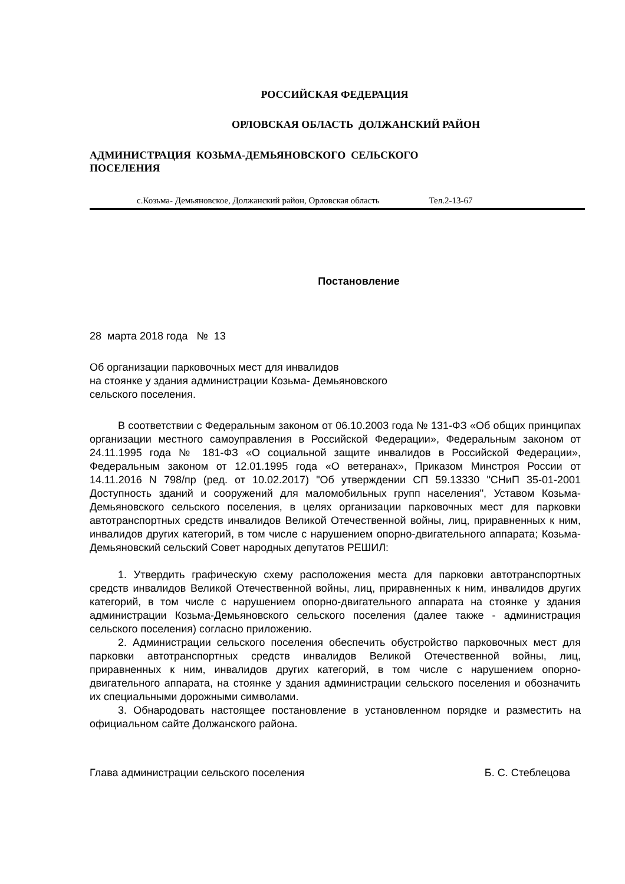РОССИЙСКАЯ ФЕДЕРАЦИЯ
ОРЛОВСКАЯ ОБЛАСТЬ ДОЛЖАНСКИЙ РАЙОН
АДМИНИСТРАЦИЯ КОЗЬМА-ДЕМЬЯНОВСКОГО СЕЛЬСКОГО
ПОСЕЛЕНИЯ
с.Козьма- Демьяновское, Должанский район, Орловская область Тел.2-13-67
Постановление
28 марта 2018 года № 13
Об организации парковочных мест для инвалидов
на стоянке у здания администрации Козьма- Демьяновского
сельского поселения.
В соответствии с Федеральным законом от 06.10.2003 года № 131-ФЗ «Об общих принципах организации местного самоуправления в Российской Федерации», Федеральным законом от 24.11.1995 года № 181-ФЗ «О социальной защите инвалидов в Российской Федерации», Федеральным законом от 12.01.1995 года «О ветеранах», Приказом Минстроя России от 14.11.2016 N 798/пр (ред. от 10.02.2017) "Об утверждении СП 59.13330 "СНиП 35-01-2001 Доступность зданий и сооружений для маломобильных групп населения", Уставом Козьма- Демьяновского сельского поселения, в целях организации парковочных мест для парковки автотранспортных средств инвалидов Великой Отечественной войны, лиц, приравненных к ним, инвалидов других категорий, в том числе с нарушением опорно-двигательного аппарата; Козьма- Демьяновский сельский Совет народных депутатов РЕШИЛ:
1. Утвердить графическую схему расположения места для парковки автотранспортных средств инвалидов Великой Отечественной войны, лиц, приравненных к ним, инвалидов других категорий, в том числе с нарушением опорно-двигательного аппарата на стоянке у здания администрации Козьма-Демьяновского сельского поселения (далее также - администрация сельского поселения) согласно приложению.
2. Администрации сельского поселения обеспечить обустройство парковочных мест для парковки автотранспортных средств инвалидов Великой Отечественной войны, лиц, приравненных к ним, инвалидов других категорий, в том числе с нарушением опорно-двигательного аппарата, на стоянке у здания администрации сельского поселения и обозначить их специальными дорожными символами.
3. Обнародовать настоящее постановление в установленном порядке и разместить на официальном сайте Должанского района.
Глава администрации сельского поселения Б. С. Стеблецова